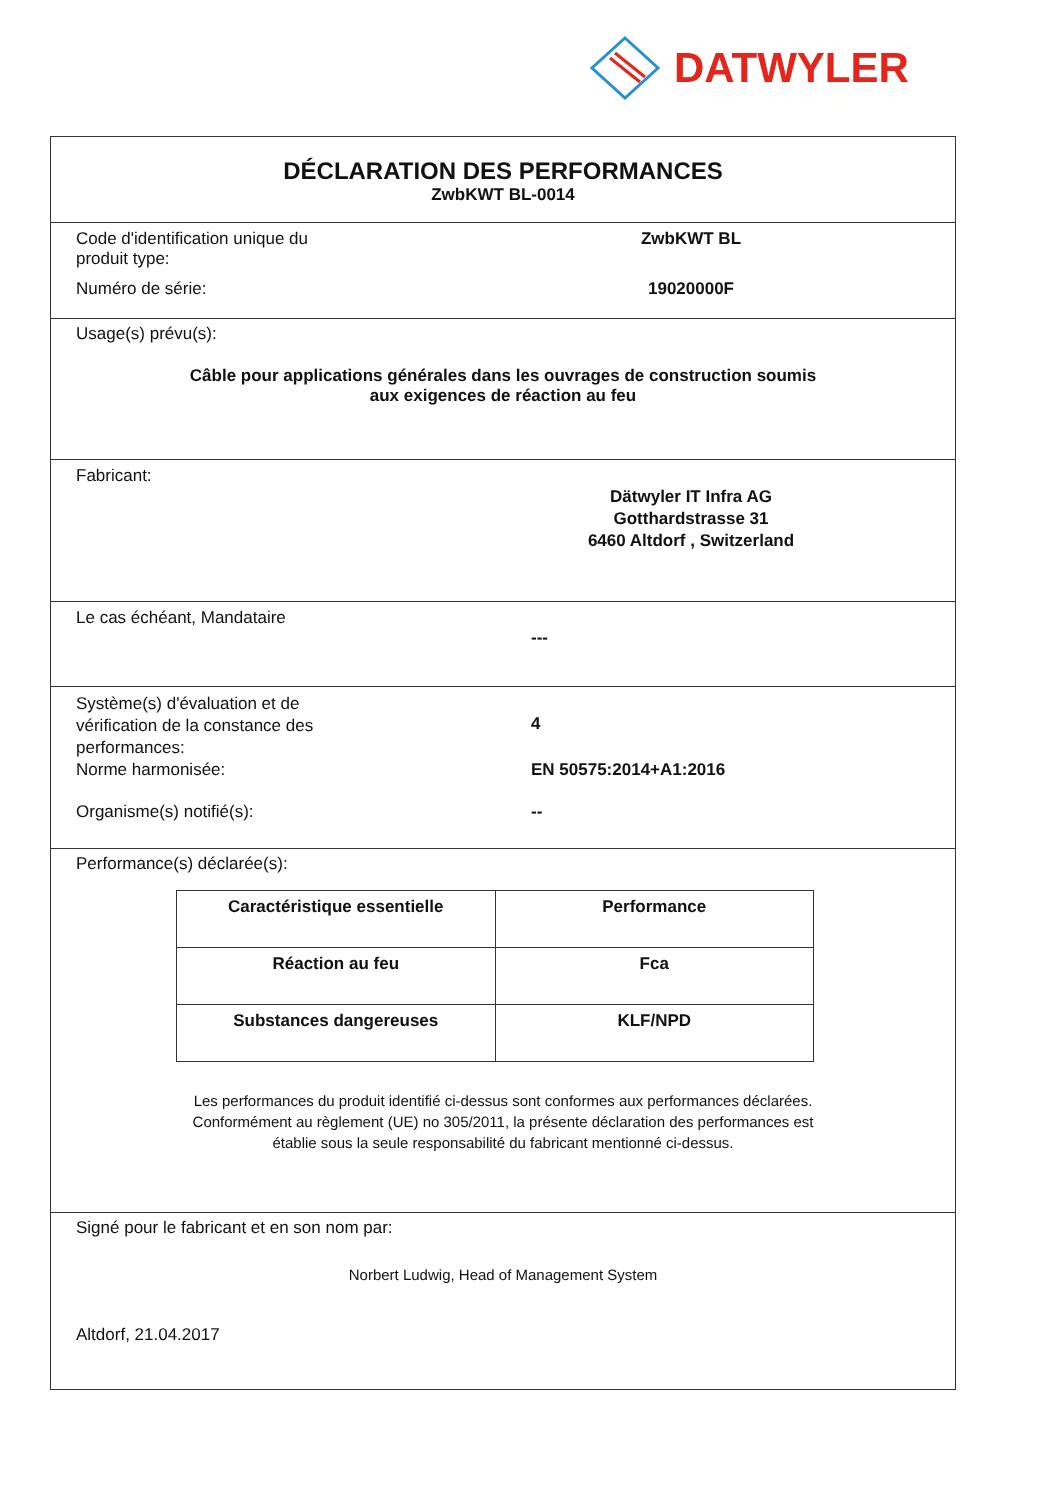DATWYLER
DÉCLARATION DES PERFORMANCES
ZwbKWT BL-0014
Code d'identification unique du
produit type:
ZwbKWT BL
Numéro de série: 19020000F
Usage(s) prévu(s):
Câble pour applications générales dans les ouvrages de construction soumis
aux exigences de réaction au feu
Fabricant:
Dätwyler IT Infra AG
Gotthardstrasse 31
6460 Altdorf , Switzerland
Le cas échéant, Mandataire
---
Système(s) d'évaluation et de
vérification de la constance des
performances:
4
Norme harmonisée: EN 50575:2014+A1:2016
Organisme(s) notifié(s): --
Performance(s) déclarée(s):
| Caractéristique essentielle | Performance |
| --- | --- |
| Réaction au feu | Fca |
| Substances dangereuses | KLF/NPD |
Les performances du produit identifié ci-dessus sont conformes aux performances déclarées.
Conformément au règlement (UE) no 305/2011, la présente déclaration des performances est
établie sous la seule responsabilité du fabricant mentionné ci-dessus.
Signé pour le fabricant et en son nom par:
Norbert Ludwig, Head of Management System
Altdorf, 21.04.2017